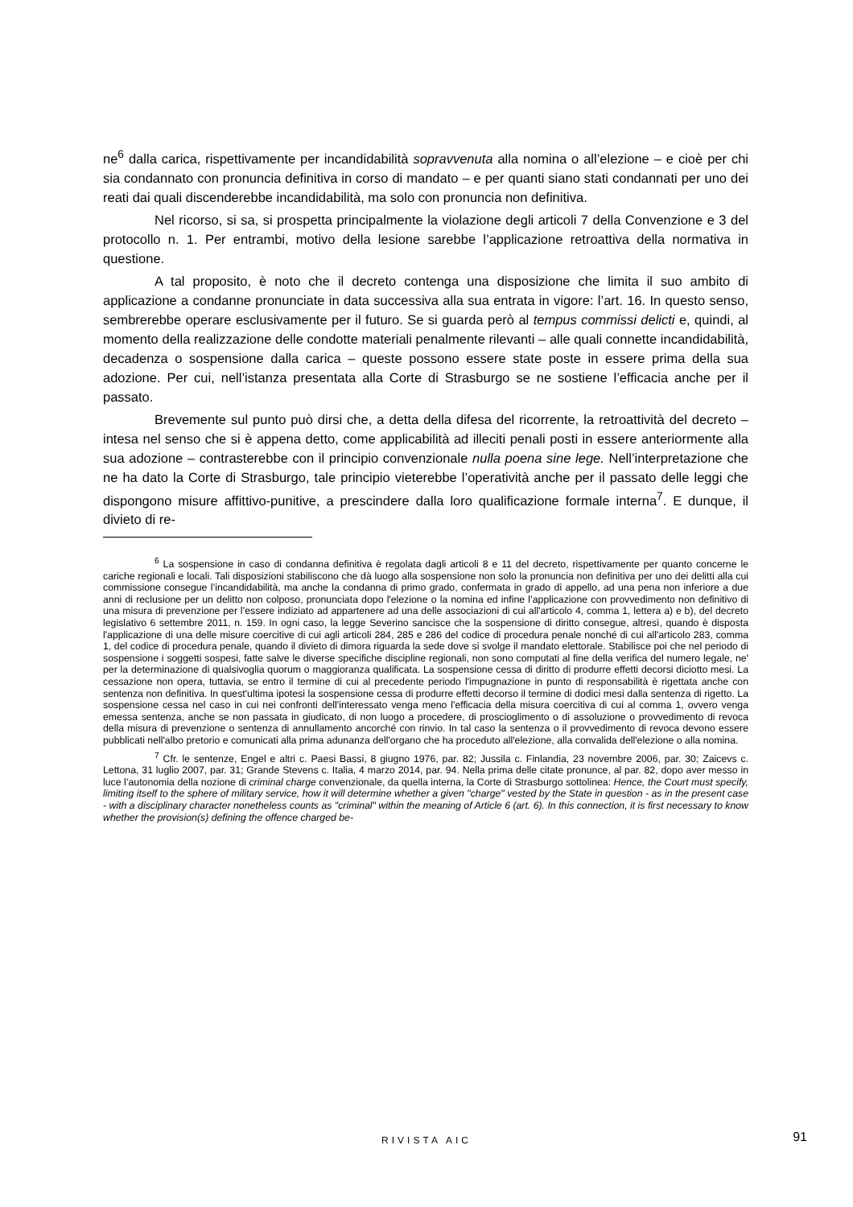ne<sup>6</sup> dalla carica, rispettivamente per incandidabilità sopravvenuta alla nomina o all’elezione – e cioè per chi sia condannato con pronuncia definitiva in corso di mandato – e per quanti siano stati condannati per uno dei reati dai quali discenderebbe incandidabilità, ma solo con pronuncia non definitiva.
Nel ricorso, si sa, si prospetta principalmente la violazione degli articoli 7 della Convenzione e 3 del protocollo n. 1. Per entrambi, motivo della lesione sarebbe l’applicazione retroattiva della normativa in questione.
A tal proposito, è noto che il decreto contenga una disposizione che limita il suo ambito di applicazione a condanne pronunciate in data successiva alla sua entrata in vigore: l’art. 16. In questo senso, sembrerebbe operare esclusivamente per il futuro. Se si guarda però al tempus commissi delicti e, quindi, al momento della realizzazione delle condotte materiali penalmente rilevanti – alle quali connette incandidabilità, decadenza o sospensione dalla carica – queste possono essere state poste in essere prima della sua adozione. Per cui, nell’istanza presentata alla Corte di Strasburgo se ne sostiene l’efficacia anche per il passato.
Brevemente sul punto può dirsi che, a detta della difesa del ricorrente, la retroattività del decreto – intesa nel senso che si è appena detto, come applicabilità ad illeciti penali posti in essere anteriormente alla sua adozione – contrasterebbe con il principio convenzionale nulla poena sine lege. Nell’interpretazione che ne ha dato la Corte di Strasburgo, tale principio vieterebbe l’operatività anche per il passato delle leggi che dispongono misure affittivo-punitive, a prescindere dalla loro qualificazione formale interna<sup>7</sup>. E dunque, il divieto di re-
<sup>6</sup> La sospensione in caso di condanna definitiva è regolata dagli articoli 8 e 11 del decreto, rispettivamente per quanto concerne le cariche regionali e locali. Tali disposizioni stabiliscono che dà luogo alla sospensione non solo la pronuncia non definitiva per uno dei delitti alla cui commissione consegue l’incandidabilità, ma anche la condanna di primo grado, confermata in grado di appello, ad una pena non inferiore a due anni di reclusione per un delitto non colposo, pronunciata dopo l'elezione o la nomina ed infine l’applicazione con provvedimento non definitivo di una misura di prevenzione per l’essere indiziato ad appartenere ad una delle associazioni di cui all'articolo 4, comma 1, lettera a) e b), del decreto legislativo 6 settembre 2011, n. 159. In ogni caso, la legge Severino sancisce che la sospensione di diritto consegue, altresì, quando è disposta l'applicazione di una delle misure coercitive di cui agli articoli 284, 285 e 286 del codice di procedura penale nonché di cui all'articolo 283, comma 1, del codice di procedura penale, quando il divieto di dimora riguarda la sede dove si svolge il mandato elettorale. Stabilisce poi che nel periodo di sospensione i soggetti sospesi, fatte salve le diverse specifiche discipline regionali, non sono computati al fine della verifica del numero legale, ne' per la determinazione di qualsivoglia quorum o maggioranza qualificata. La sospensione cessa di diritto di produrre effetti decorsi diciotto mesi. La cessazione non opera, tuttavia, se entro il termine di cui al precedente periodo l'impugnazione in punto di responsabilità è rigettata anche con sentenza non definitiva. In quest'ultima ipotesi la sospensione cessa di produrre effetti decorso il termine di dodici mesi dalla sentenza di rigetto. La sospensione cessa nel caso in cui nei confronti dell'interessato venga meno l'efficacia della misura coercitiva di cui al comma 1, ovvero venga emessa sentenza, anche se non passata in giudicato, di non luogo a procedere, di proscioglimento o di assoluzione o provvedimento di revoca della misura di prevenzione o sentenza di annullamento ancorché con rinvio. In tal caso la sentenza o il provvedimento di revoca devono essere pubblicati nell'albo pretorio e comunicati alla prima adunanza dell'organo che ha proceduto all'elezione, alla convalida dell'elezione o alla nomina.
<sup>7</sup> Cfr. le sentenze, Engel e altri c. Paesi Bassi, 8 giugno 1976, par. 82; Jussila c. Finlandia, 23 novembre 2006, par. 30; Zaicevs c. Lettona, 31 luglio 2007, par. 31; Grande Stevens c. Italia, 4 marzo 2014, par. 94. Nella prima delle citate pronunce, al par. 82, dopo aver messo in luce l’autonomia della nozione di criminal charge convenzionale, da quella interna, la Corte di Strasburgo sottolinea: Hence, the Court must specify, limiting itself to the sphere of military service, how it will determine whether a given "charge" vested by the State in question - as in the present case - with a disciplinary character nonetheless counts as "criminal" within the meaning of Article 6 (art. 6). In this connection, it is first necessary to know whether the provision(s) defining the offence charged be-
RIVISTA AIC
91